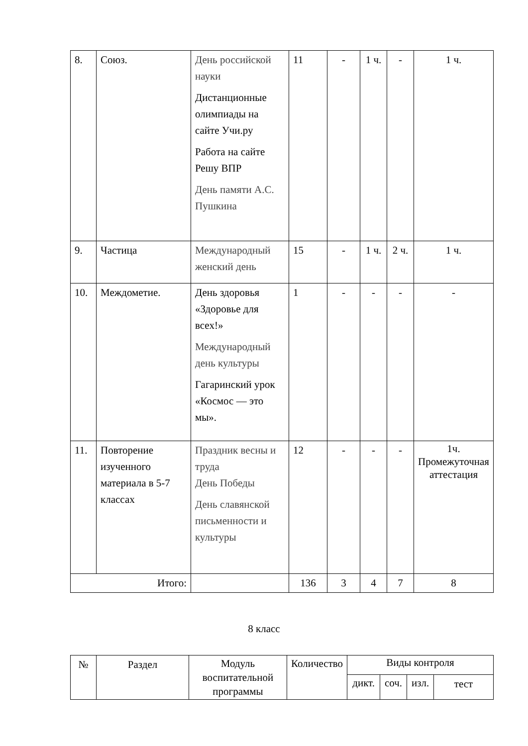| 8. | Союз. | День российской науки Дистанционные олимпиады на сайте Учи.ру Работа на сайте Решу ВПР День памяти А.С. Пушкина | 11 | - | 1 ч. | - | 1 ч. |
| 9. | Частица | Международный женский день | 15 | - | 1 ч. | 2 ч. | 1 ч. |
| 10. | Междометие. | День здоровья «Здоровье для всех!» Международный день культуры Гагаринский урок «Космос — это мы». | 1 | - | - | - | - |
| 11. | Повторение изученного материала в 5-7 классах | Праздник весны и труда День Победы День славянской письменности и культуры | 12 | - | - | - | 1ч. Промежуточная аттестация |
| Итого: | | | 136 | 3 | 4 | 7 | 8 |
8 класс
| № | Раздел | Модуль воспитательной программы | Количество | Виды контроля | | | |
| --- | --- | --- | --- | --- | --- | --- | --- |
| | | | | дикт. | соч. | изл. | тест |